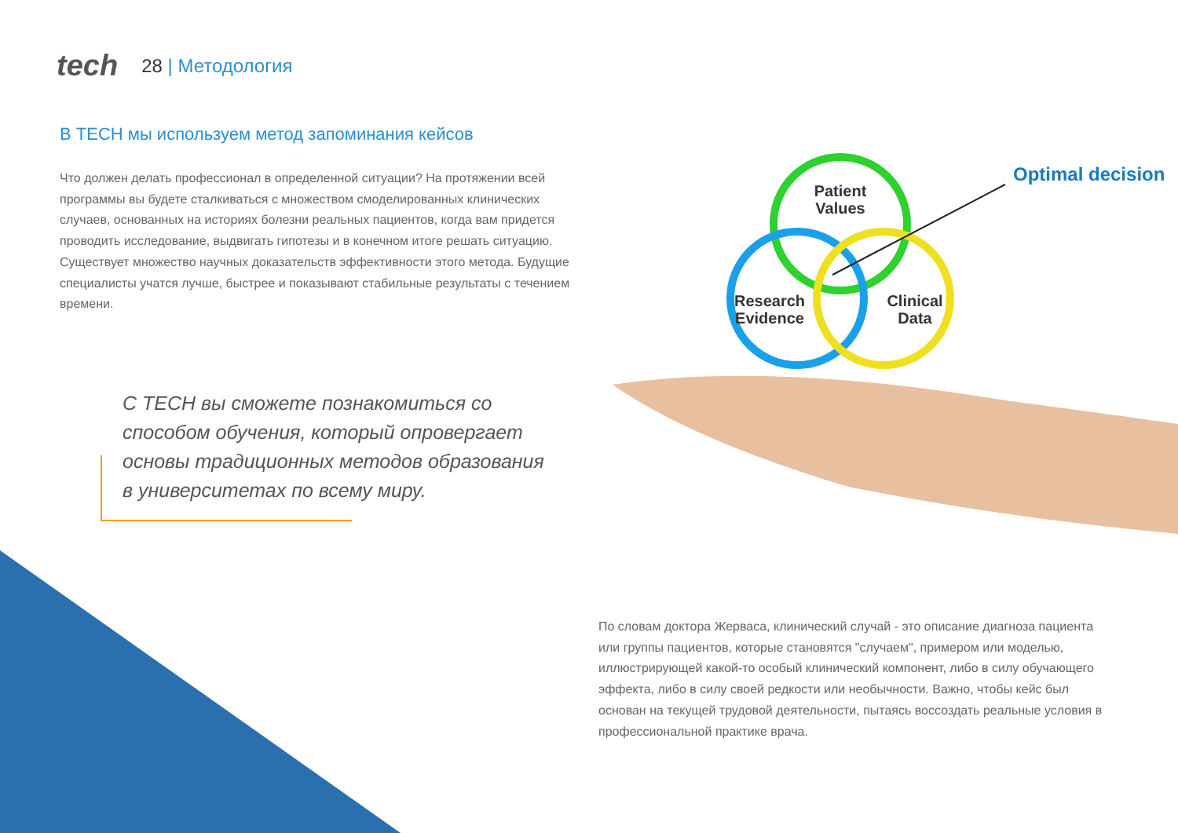tech
28 | Методология
В TECH мы используем метод запоминания кейсов
Что должен делать профессионал в определенной ситуации? На протяжении всей программы вы будете сталкиваться с множеством смоделированных клинических случаев, основанных на историях болезни реальных пациентов, когда вам придется проводить исследование, выдвигать гипотезы и в конечном итоге решать ситуацию. Существует множество научных доказательств эффективности этого метода. Будущие специалисты учатся лучше, быстрее и показывают стабильные результаты с течением времени.
С TECH вы сможете познакомиться со способом обучения, который опровергает основы традиционных методов образования в университетах по всему миру.
Patient
Values
Research
Evidence
Clinical
Data
Optimal decision
По словам доктора Жерваса, клинический случай - это описание диагноза пациента или группы пациентов, которые становятся "случаем", примером или моделью, иллюстрирующей какой-то особый клинический компонент, либо в силу обучающего эффекта, либо в силу своей редкости или необычности. Важно, чтобы кейс был основан на текущей трудовой деятельности, пытаясь воссоздать реальные условия в профессиональной практике врача.